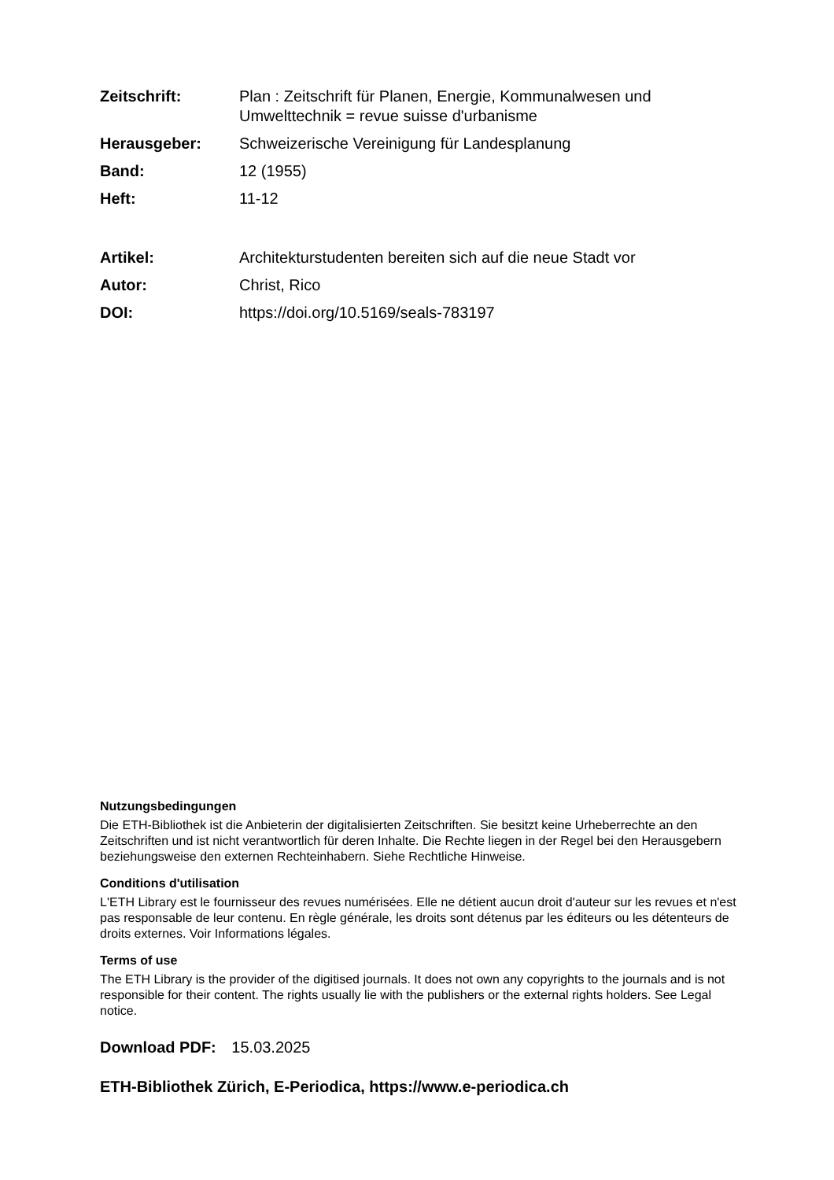Zeitschrift: Plan : Zeitschrift für Planen, Energie, Kommunalwesen und Umwelttechnik = revue suisse d'urbanisme
Herausgeber: Schweizerische Vereinigung für Landesplanung
Band: 12 (1955)
Heft: 11-12
Artikel: Architekturstudenten bereiten sich auf die neue Stadt vor
Autor: Christ, Rico
DOI: https://doi.org/10.5169/seals-783197
Nutzungsbedingungen
Die ETH-Bibliothek ist die Anbieterin der digitalisierten Zeitschriften. Sie besitzt keine Urheberrechte an den Zeitschriften und ist nicht verantwortlich für deren Inhalte. Die Rechte liegen in der Regel bei den Herausgebern beziehungsweise den externen Rechteinhabern. Siehe Rechtliche Hinweise.
Conditions d'utilisation
L'ETH Library est le fournisseur des revues numérisées. Elle ne détient aucun droit d'auteur sur les revues et n'est pas responsable de leur contenu. En règle générale, les droits sont détenus par les éditeurs ou les détenteurs de droits externes. Voir Informations légales.
Terms of use
The ETH Library is the provider of the digitised journals. It does not own any copyrights to the journals and is not responsible for their content. The rights usually lie with the publishers or the external rights holders. See Legal notice.
Download PDF: 15.03.2025
ETH-Bibliothek Zürich, E-Periodica, https://www.e-periodica.ch